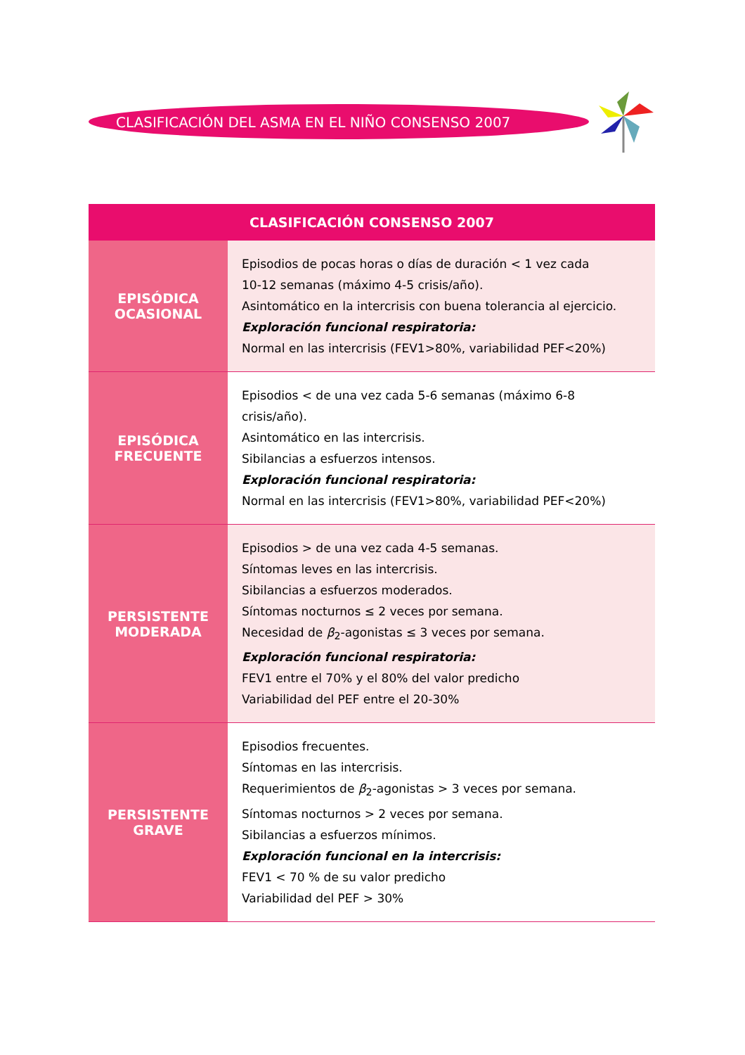CLASIFICACIÓN DEL ASMA EN EL NIÑO CONSENSO 2007
| CLASIFICACIÓN CONSENSO 2007 | |
| --- | --- |
| EPISÓDICA OCASIONAL | Episodios de pocas horas o días de duración < 1 vez cada 10-12 semanas (máximo 4-5 crisis/año). Asintomático en la intercrisis con buena tolerancia al ejercicio. Exploración funcional respiratoria: Normal en las intercrisis (FEV1>80%, variabilidad PEF<20%) |
| EPISÓDICA FRECUENTE | Episodios < de una vez cada 5-6 semanas (máximo 6-8 crisis/año). Asintomático en las intercrisis. Sibilancias a esfuerzos intensos. Exploración funcional respiratoria: Normal en las intercrisis (FEV1>80%, variabilidad PEF<20%) |
| PERSISTENTE MODERADA | Episodios > de una vez cada 4-5 semanas. Síntomas leves en las intercrisis. Sibilancias a esfuerzos moderados. Síntomas nocturnos ≤ 2 veces por semana. Necesidad de β<sub>2</sub>-agonistas ≤ 3 veces por semana. Exploración funcional respiratoria: FEV1 entre el 70% y el 80% del valor predicho Variabilidad del PEF entre el 20-30% |
| PERSISTENTE GRAVE | Episodios frecuentes. Síntomas en las intercrisis. Requerimientos de β<sub>2</sub>-agonistas > 3 veces por semana. Síntomas nocturnos > 2 veces por semana. Sibilancias a esfuerzos mínimos. Exploración funcional en la intercrisis: FEV1 < 70 % de su valor predicho Variabilidad del PEF > 30% |